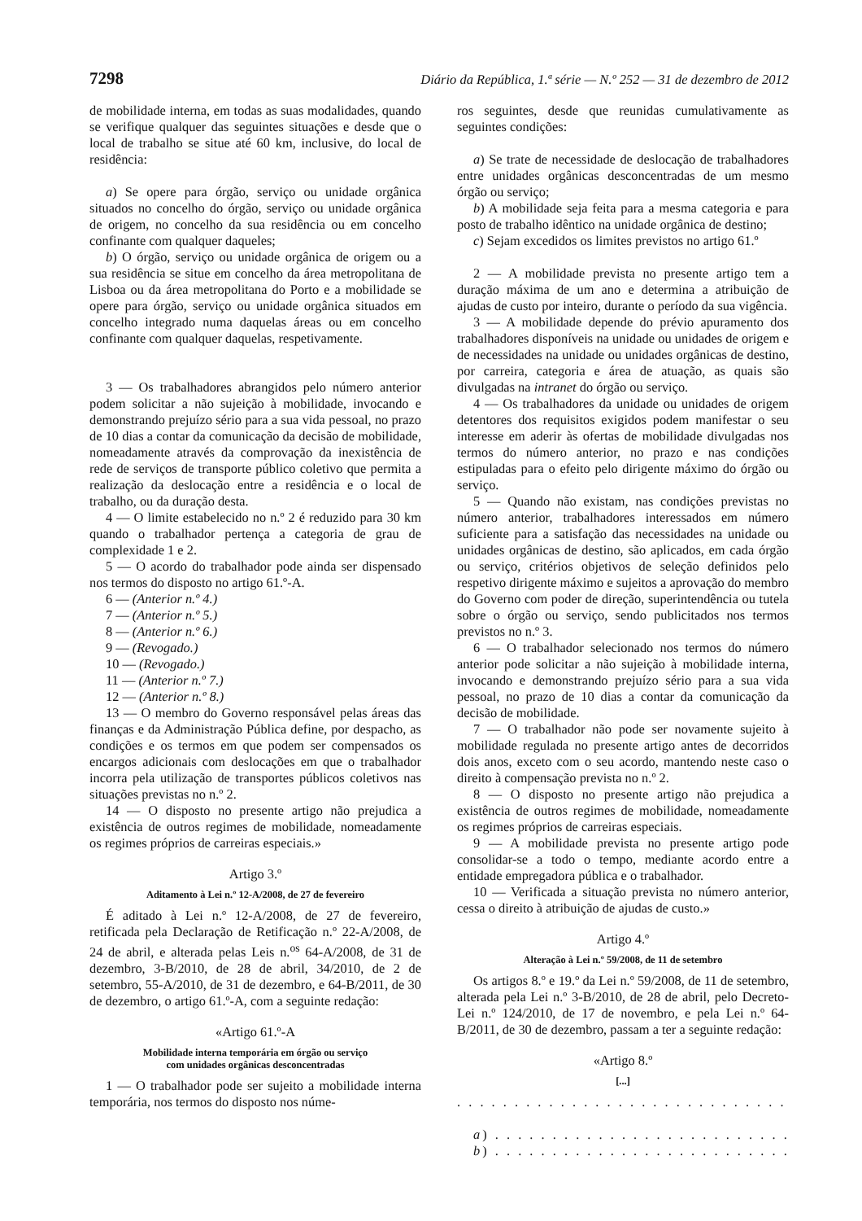7298 Diário da República, 1.ª série — N.º 252 — 31 de dezembro de 2012
de mobilidade interna, em todas as suas modalidades, quando se verifique qualquer das seguintes situações e desde que o local de trabalho se situe até 60 km, inclusive, do local de residência:
a) Se opere para órgão, serviço ou unidade orgânica situados no concelho do órgão, serviço ou unidade orgânica de origem, no concelho da sua residência ou em concelho confinante com qualquer daqueles;
b) O órgão, serviço ou unidade orgânica de origem ou a sua residência se situe em concelho da área metropolitana de Lisboa ou da área metropolitana do Porto e a mobilidade se opere para órgão, serviço ou unidade orgânica situados em concelho integrado numa daquelas áreas ou em concelho confinante com qualquer daquelas, respetivamente.
3 — Os trabalhadores abrangidos pelo número anterior podem solicitar a não sujeição à mobilidade, invocando e demonstrando prejuízo sério para a sua vida pessoal, no prazo de 10 dias a contar da comunicação da decisão de mobilidade, nomeadamente através da comprovação da inexistência de rede de serviços de transporte público coletivo que permita a realização da deslocação entre a residência e o local de trabalho, ou da duração desta.
4 — O limite estabelecido no n.º 2 é reduzido para 30 km quando o trabalhador pertença a categoria de grau de complexidade 1 e 2.
5 — O acordo do trabalhador pode ainda ser dispensado nos termos do disposto no artigo 61.º-A.
6 — (Anterior n.º 4.)
7 — (Anterior n.º 5.)
8 — (Anterior n.º 6.)
9 — (Revogado.)
10 — (Revogado.)
11 — (Anterior n.º 7.)
12 — (Anterior n.º 8.)
13 — O membro do Governo responsável pelas áreas das finanças e da Administração Pública define, por despacho, as condições e os termos em que podem ser compensados os encargos adicionais com deslocações em que o trabalhador incorra pela utilização de transportes públicos coletivos nas situações previstas no n.º 2.
14 — O disposto no presente artigo não prejudica a existência de outros regimes de mobilidade, nomeadamente os regimes próprios de carreiras especiais.»
Artigo 3.º
Aditamento à Lei n.º 12-A/2008, de 27 de fevereiro
É aditado à Lei n.º 12-A/2008, de 27 de fevereiro, retificada pela Declaração de Retificação n.º 22-A/2008, de 24 de abril, e alterada pelas Leis n.<sup>os</sup> 64-A/2008, de 31 de dezembro, 3-B/2010, de 28 de abril, 34/2010, de 2 de setembro, 55-A/2010, de 31 de dezembro, e 64-B/2011, de 30 de dezembro, o artigo 61.º-A, com a seguinte redação:
«Artigo 61.º-A
Mobilidade interna temporária em órgão ou serviço
com unidades orgânicas desconcentradas
1 — O trabalhador pode ser sujeito a mobilidade interna temporária, nos termos do disposto nos núme-
ros seguintes, desde que reunidas cumulativamente as seguintes condições:
a) Se trate de necessidade de deslocação de trabalhadores entre unidades orgânicas desconcentradas de um mesmo órgão ou serviço;
b) A mobilidade seja feita para a mesma categoria e para posto de trabalho idêntico na unidade orgânica de destino;
c) Sejam excedidos os limites previstos no artigo 61.º
2 — A mobilidade prevista no presente artigo tem a duração máxima de um ano e determina a atribuição de ajudas de custo por inteiro, durante o período da sua vigência.
3 — A mobilidade depende do prévio apuramento dos trabalhadores disponíveis na unidade ou unidades de origem e de necessidades na unidade ou unidades orgânicas de destino, por carreira, categoria e área de atuação, as quais são divulgadas na intranet do órgão ou serviço.
4 — Os trabalhadores da unidade ou unidades de origem detentores dos requisitos exigidos podem manifestar o seu interesse em aderir às ofertas de mobilidade divulgadas nos termos do número anterior, no prazo e nas condições estipuladas para o efeito pelo dirigente máximo do órgão ou serviço.
5 — Quando não existam, nas condições previstas no número anterior, trabalhadores interessados em número suficiente para a satisfação das necessidades na unidade ou unidades orgânicas de destino, são aplicados, em cada órgão ou serviço, critérios objetivos de seleção definidos pelo respetivo dirigente máximo e sujeitos a aprovação do membro do Governo com poder de direção, superintendência ou tutela sobre o órgão ou serviço, sendo publicitados nos termos previstos no n.º 3.
6 — O trabalhador selecionado nos termos do número anterior pode solicitar a não sujeição à mobilidade interna, invocando e demonstrando prejuízo sério para a sua vida pessoal, no prazo de 10 dias a contar da comunicação da decisão de mobilidade.
7 — O trabalhador não pode ser novamente sujeito à mobilidade regulada no presente artigo antes de decorridos dois anos, exceto com o seu acordo, mantendo neste caso o direito à compensação prevista no n.º 2.
8 — O disposto no presente artigo não prejudica a existência de outros regimes de mobilidade, nomeadamente os regimes próprios de carreiras especiais.
9 — A mobilidade prevista no presente artigo pode consolidar-se a todo o tempo, mediante acordo entre a entidade empregadora pública e o trabalhador.
10 — Verificada a situação prevista no número anterior, cessa o direito à atribuição de ajudas de custo.»
Artigo 4.º
Alteração à Lei n.º 59/2008, de 11 de setembro
Os artigos 8.º e 19.º da Lei n.º 59/2008, de 11 de setembro, alterada pela Lei n.º 3-B/2010, de 28 de abril, pelo Decreto-Lei n.º 124/2010, de 17 de novembro, e pela Lei n.º 64-B/2011, de 30 de dezembro, passam a ter a seguinte redação:
«Artigo 8.º
[...]
. . . . . . . . . . . . . . . . . . . . . . . . . . . . . . . . . . . . . . . . . . .
a) . . . . . . . . . . . . . . . . . . . . . . . . . . . . . . . . . . . . . . .
b) . . . . . . . . . . . . . . . . . . . . . . . . . . . . . . . . . . . . . . .